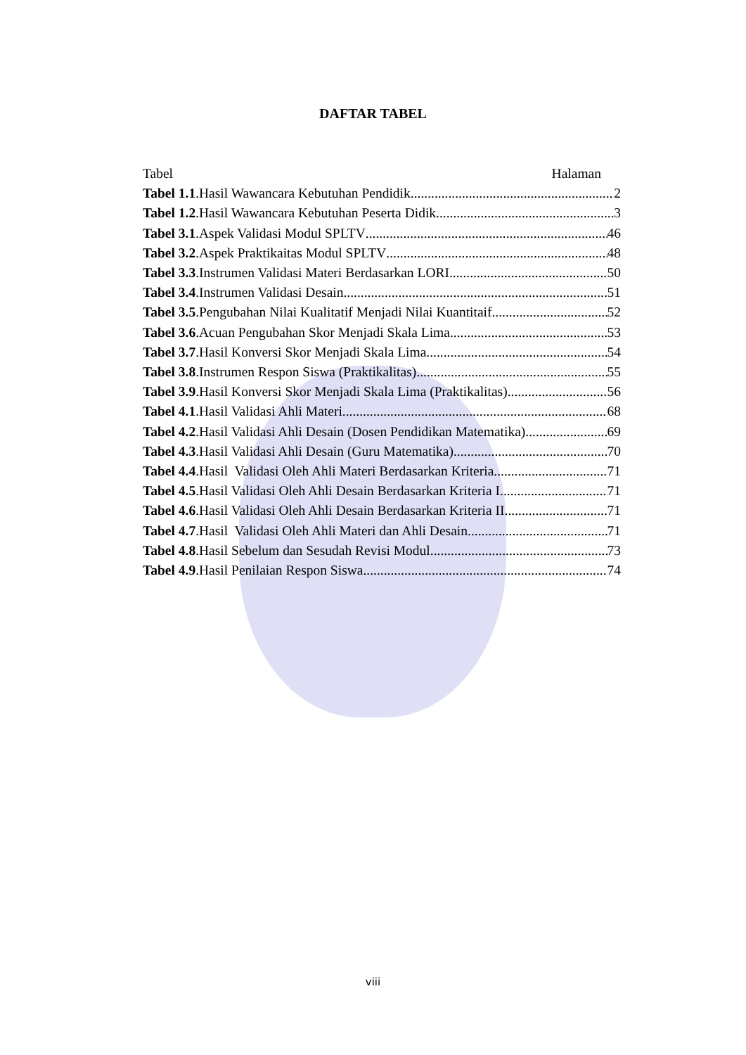DAFTAR TABEL
Tabel Halaman
Tabel 1.1.Hasil Wawancara Kebutuhan Pendidik 2
Tabel 1.2.Hasil Wawancara Kebutuhan Peserta Didik 3
Tabel 3.1.Aspek Validasi Modul SPLTV 46
Tabel 3.2.Aspek Praktikaitas Modul SPLTV 48
Tabel 3.3.Instrumen Validasi Materi Berdasarkan LORI 50
Tabel 3.4.Instrumen Validasi Desain 51
Tabel 3.5.Pengubahan Nilai Kualitatif Menjadi Nilai Kuantitaif 52
Tabel 3.6.Acuan Pengubahan Skor Menjadi Skala Lima 53
Tabel 3.7.Hasil Konversi Skor Menjadi Skala Lima 54
Tabel 3.8.Instrumen Respon Siswa (Praktikalitas) 55
Tabel 3.9.Hasil Konversi Skor Menjadi Skala Lima (Praktikalitas) 56
Tabel 4.1.Hasil Validasi Ahli Materi 68
Tabel 4.2.Hasil Validasi Ahli Desain (Dosen Pendidikan Matematika) 69
Tabel 4.3.Hasil Validasi Ahli Desain (Guru Matematika) 70
Tabel 4.4.Hasil Validasi Oleh Ahli Materi Berdasarkan Kriteria 71
Tabel 4.5.Hasil Validasi Oleh Ahli Desain Berdasarkan Kriteria I 71
Tabel 4.6.Hasil Validasi Oleh Ahli Desain Berdasarkan Kriteria II 71
Tabel 4.7.Hasil Validasi Oleh Ahli Materi dan Ahli Desain 71
Tabel 4.8.Hasil Sebelum dan Sesudah Revisi Modul 73
Tabel 4.9.Hasil Penilaian Respon Siswa 74
viii